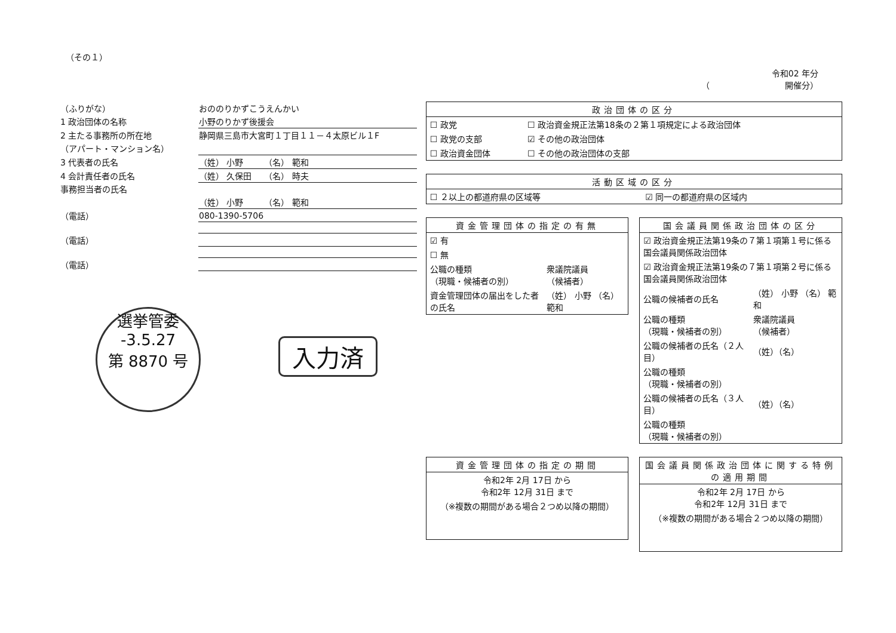（その１）
令和02 年分
（　　　　　　　　　開催分）
| （ふりがな） | おののりかずこうえんかい |
| 1 政治団体の名称 | 小野のりかず後援会 |
| 2 主たる事務所の所在地 | 静岡県三島市大宮町１丁目１１－４太原ビル１F |
| （アパート・マンション名） | |
| 3 代表者の氏名 | （姓） 小野 （名） 範和 |
| 4 会計責任者の氏名 | （姓） 久保田 （名） 時夫 |
| 事務担当者の氏名 | |
| | （姓） 小野 （名） 範和 |
| （電話） | 080-1390-5706 |
| （電話） | |
| （電話） | |
選挙管委
-3.5.27
第 8870 号
入力済
| 政治団体の区分 | |
| --- | --- |
| ☐ 政党 | ☐ 政治資金規正法第18条の２第１項規定による政治団体 |
| ☐ 政党の支部 | ☑ その他の政治団体 |
| ☐ 政治資金団体 | ☐ その他の政治団体の支部 |
| 活動区域の区分 | |
| --- | --- |
| ☐ ２以上の都道府県の区域等 | ☑ 同一の都道府県の区域内 |
| 資金管理団体の指定の有無 | |
| --- | --- |
| ☑ 有 | |
| ☐ 無 | |
| 公職の種類 （現職・候補者の別） | 衆議院議員 （候補者） |
| 資金管理団体の届出をした者の氏名 | （姓） 小野 （名） 範和 |
| 国会議員関係政治団体の区分 | |
| --- | --- |
| ☑ 政治資金規正法第19条の７第１項第１号に係る国会議員関係政治団体 | |
| ☑ 政治資金規正法第19条の７第１項第２号に係る国会議員関係政治団体 | |
| 公職の候補者の氏名 | （姓） 小野 （名） 範和 |
| 公職の種類 （現職・候補者の別） | 衆議院議員 （候補者） |
| 公職の候補者の氏名（２人目） | （姓）（名） |
| 公職の種類 （現職・候補者の別） | |
| 公職の候補者の氏名（３人目） | （姓）（名） |
| 公職の種類 （現職・候補者の別） | |
| 資金管理団体の指定の期間 |
| --- |
| 令和2年 2月 17日 から 令和2年 12月 31日 まで |
| （※複数の期間がある場合２つめ以降の期間） |
| 国会議員関係政治団体に関する特例の適用期間 |
| --- |
| 令和2年 2月 17日 から 令和2年 12月 31日 まで |
| （※複数の期間がある場合２つめ以降の期間） |